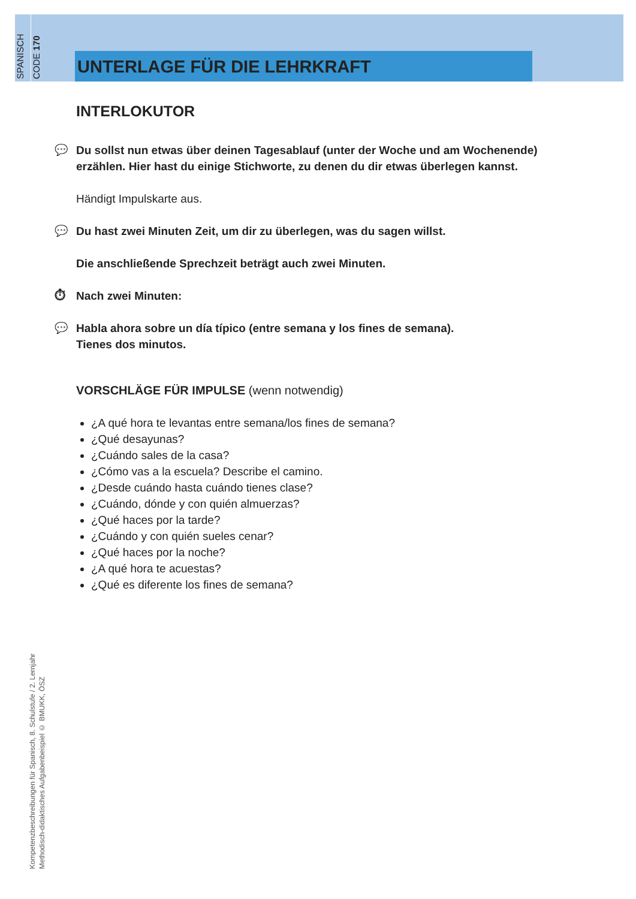SPANISCH
CODE 170
UNTERLAGE FÜR DIE LEHRKRAFT
INTERLOKUTOR
💬 Du sollst nun etwas über deinen Tagesablauf (unter der Woche und am Wochenende) erzählen. Hier hast du einige Stichworte, zu denen du dir etwas überlegen kannst.
Händigt Impulskarte aus.
💬 Du hast zwei Minuten Zeit, um dir zu überlegen, was du sagen willst.
Die anschließende Sprechzeit beträgt auch zwei Minuten.
⏱ Nach zwei Minuten:
💬 Habla ahora sobre un día típico (entre semana y los fines de semana).
Tienes dos minutos.
VORSCHLÄGE FÜR IMPULSE (wenn notwendig)
¿A qué hora te levantas entre semana/los fines de semana?
¿Qué desayunas?
¿Cuándo sales de la casa?
¿Cómo vas a la escuela? Describe el camino.
¿Desde cuándo hasta cuándo tienes clase?
¿Cuándo, dónde y con quién almuerzas?
¿Qué haces por la tarde?
¿Cuándo y con quién sueles cenar?
¿Qué haces por la noche?
¿A qué hora te acuestas?
¿Qué es diferente los fines de semana?
Kompetenzbeschreibungen für Spanisch, 8. Schulstufe / 2. Lernjahr
Methodisch-didaktisches Aufgabenbeispiel © BMUKK, ÖSZ